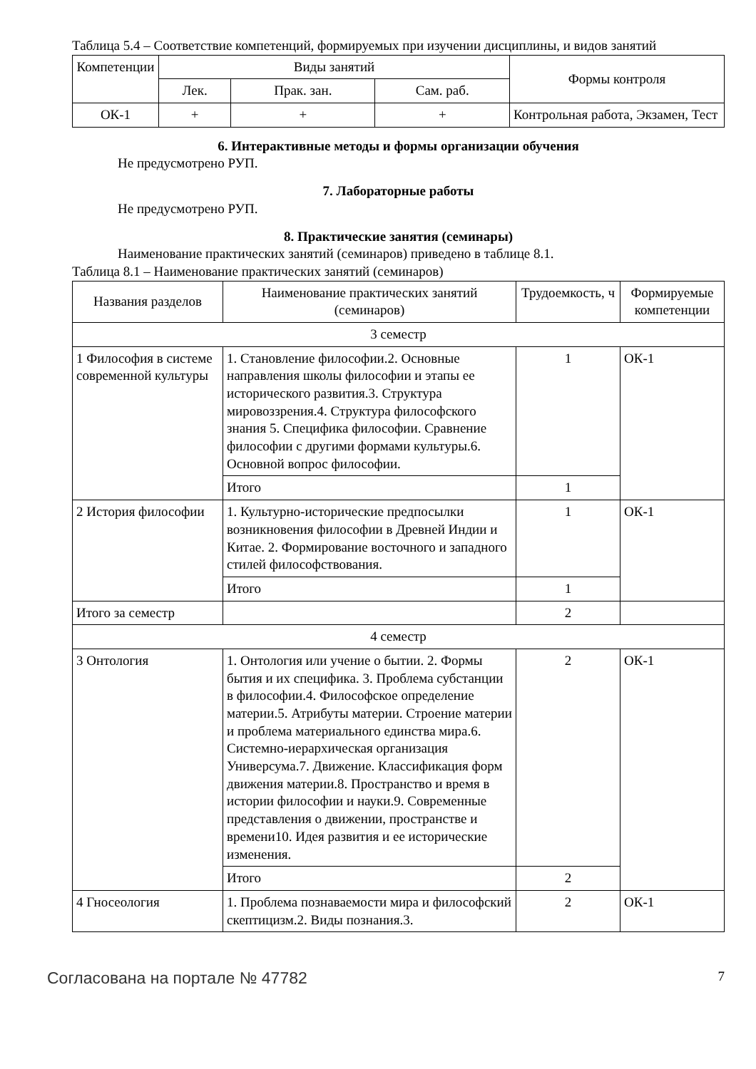Таблица 5.4 – Соответствие компетенций, формируемых при изучении дисциплины, и видов занятий
| Компетенции | Виды занятий | | | Формы контроля |
| --- | --- | --- | --- | --- |
| | Лек. | Прак. зан. | Сам. раб. | |
| ОК-1 | + | + | + | Контрольная работа, Экзамен, Тест |
6. Интерактивные методы и формы организации обучения
Не предусмотрено РУП.
7. Лабораторные работы
Не предусмотрено РУП.
8. Практические занятия (семинары)
Наименование практических занятий (семинаров) приведено в таблице 8.1.
Таблица 8.1 – Наименование практических занятий (семинаров)
| Названия разделов | Наименование практических занятий (семинаров) | Трудоемкость, ч | Формируемые компетенции |
| --- | --- | --- | --- |
| 3 семестр | | | |
| 1 Философия в системе современной культуры | 1. Становление философии.2. Основные направления школы философии и этапы ее исторического развития.3. Структура мировоззрения.4. Структура философского знания 5. Специфика философии. Сравнение философии с другими формами культуры.6. Основной вопрос философии. | 1 | ОК-1 |
| | Итого | 1 | |
| 2 История философии | 1. Культурно-исторические предпосылки возникновения философии в Древней Индии и Китае. 2. Формирование восточного и западного стилей философствования. | 1 | ОК-1 |
| | Итого | 1 | |
| Итого за семестр | | 2 | |
| 4 семестр | | | |
| 3 Онтология | 1. Онтология или учение о бытии. 2. Формы бытия и их специфика. 3. Проблема субстанции в философии.4. Философское определение материи.5. Атрибуты материи. Строение материи и проблема материального единства мира.6. Системно-иерархическая организация Универсума.7. Движение. Классификация форм движения материи.8. Пространство и время в истории философии и науки.9. Современные представления о движении, пространстве и времени10. Идея развития и ее исторические изменения. | 2 | ОК-1 |
| | Итого | 2 | |
| 4 Гносеология | 1. Проблема познаваемости мира и философский скептицизм.2. Виды познания.3. | 2 | ОК-1 |
Согласована на портале № 47782 7